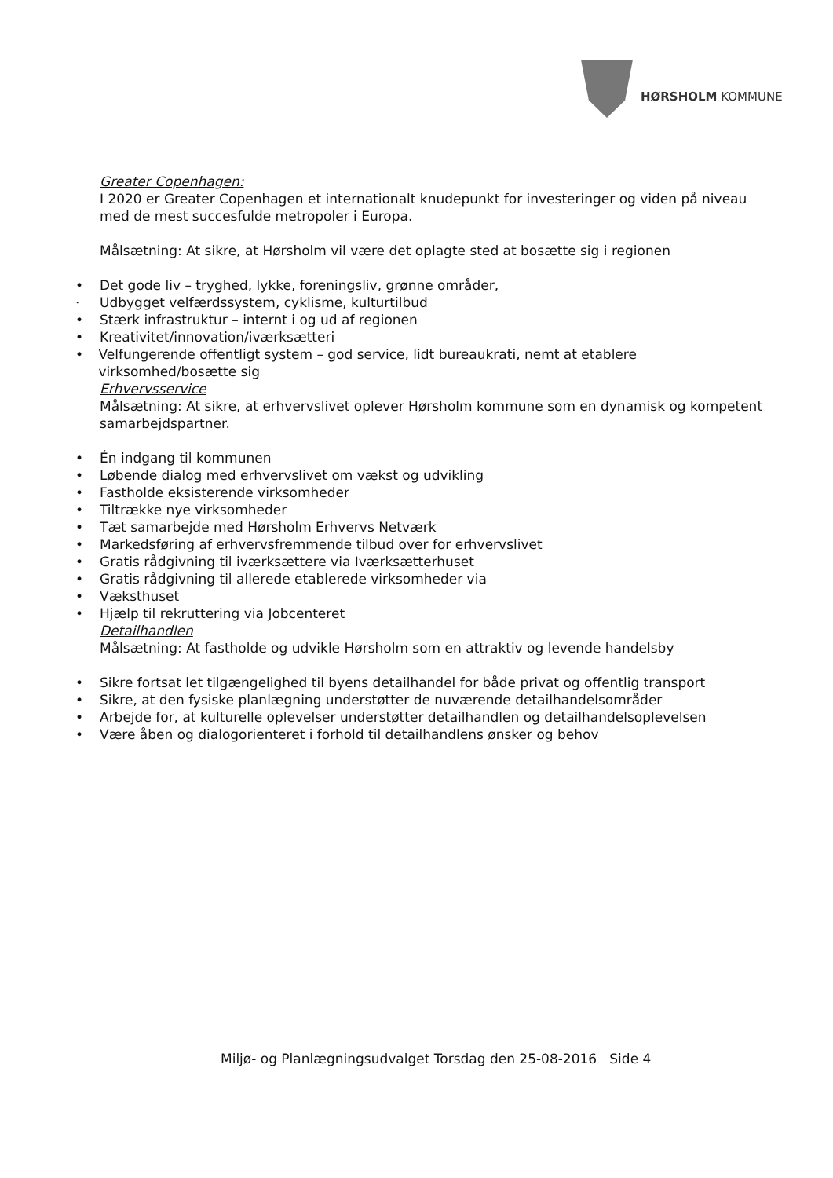HØRSHOLM KOMMUNE
Greater Copenhagen:
I 2020 er Greater Copenhagen et internationalt knudepunkt for investeringer og viden på niveau med de mest succesfulde metropoler i Europa.
Målsætning: At sikre, at Hørsholm vil være det oplagte sted at bosætte sig i regionen
• Det gode liv – tryghed, lykke, foreningsliv, grønne områder,
· Udbygget velfærdssystem, cyklisme, kulturtilbud
• Stærk infrastruktur – internt i og ud af regionen
• Kreativitet/innovation/iværksætteri
• Velfungerende offentligt system – god service, lidt bureaukrati, nemt at etablere virksomhed/bosætte sig
Erhvervsservice
Målsætning: At sikre, at erhvervslivet oplever Hørsholm kommune som en dynamisk og kompetent samarbejdspartner.
• Én indgang til kommunen
• Løbende dialog med erhvervslivet om vækst og udvikling
• Fastholde eksisterende virksomheder
• Tiltrække nye virksomheder
• Tæt samarbejde med Hørsholm Erhvervs Netværk
• Markedsføring af erhvervsfremmende tilbud over for erhvervslivet
• Gratis rådgivning til iværksættere via Iværksætterhuset
• Gratis rådgivning til allerede etablerede virksomheder via
• Væksthuset
• Hjælp til rekruttering via Jobcenteret
Detailhandlen
Målsætning: At fastholde og udvikle Hørsholm som en attraktiv og levende handelsby
• Sikre fortsat let tilgængelighed til byens detailhandel for både privat og offentlig transport
• Sikre, at den fysiske planlægning understøtter de nuværende detailhandelsområder
• Arbejde for, at kulturelle oplevelser understøtter detailhandlen og detailhandelsoplevelsen
• Være åben og dialogorienteret i forhold til detailhandlens ønsker og behov
Miljø- og Planlægningsudvalget Torsdag den 25-08-2016 Side 4